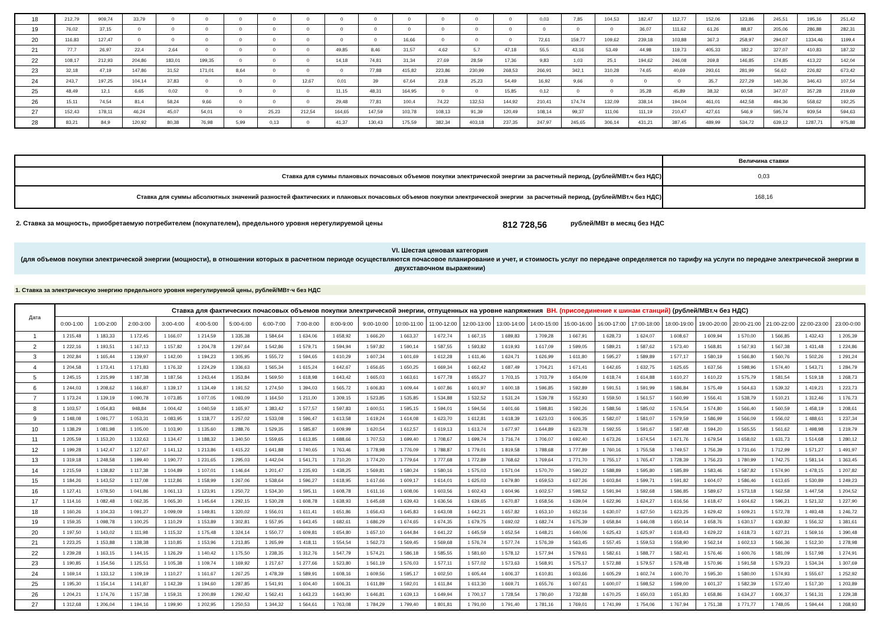| 18 | 212,79 | 909,74 | 33,79 | 0 | 0 | 0 | 0 | 0 | 0 | 0 | 0 | 0 | 0 | 0 | 0,03 | 7,85 | 104,53 | 182,47 | 112,77 | 152,06 | 123,86 | 245,51 | 195,16 | 251,42 |
| 19 | 76,02 | 37,15 | 0 | 0 | 0 | 0 | 0 | 0 | 0 | 0 | 0 | 0 | 0 | 0 | 0 | 0 | 0 | 36,07 | 111,62 | 61,26 | 88,87 | 205,06 | 286,88 | 282,31 |
| 20 | 116,83 | 127,47 | 0 | 0 | 0 | 0 | 0 | 0 | 0 | 0 | 16,66 | 0 | 0 | 0 | 72,61 | 159,77 | 109,62 | 239,18 | 103,88 | 367,3 | 258,97 | 294,07 | 1334,46 | 1199,4 |
| 21 | 77,7 | 26,97 | 22,4 | 2,64 | 0 | 0 | 0 | 0 | 49,85 | 8,46 | 31,57 | 4,62 | 5,7 | 47,18 | 55,5 | 43,16 | 53,49 | 44,98 | 119,73 | 405,33 | 182,2 | 327,07 | 410,83 | 187,32 |
| 22 | 108,17 | 212,93 | 204,86 | 183,01 | 199,35 | 0 | 0 | 0 | 14,18 | 74,81 | 31,34 | 27,69 | 28,59 | 17,36 | 9,83 | 1,03 | 25,1 | 194,62 | 246,08 | 269,8 | 146,85 | 174,85 | 413,22 | 142,04 |
| 23 | 32,18 | 47,19 | 147,86 | 31,52 | 171,01 | 8,64 | 0 | 0 | 0 | 77,88 | 415,82 | 223,86 | 230,99 | 268,53 | 266,91 | 342,1 | 310,28 | 74,65 | 40,69 | 293,61 | 281,99 | 56,62 | 226,82 | 673,42 |
| 24 | 243,7 | 197,25 | 104,14 | 37,83 | 0 | 0 | 0 | 12,67 | 0,01 | 39 | 67,64 | 23,8 | 25,23 | 54,49 | 16,92 | 9,66 | 0 | 0 | 0 | 35,7 | 227,29 | 140,36 | 346,43 | 107,54 |
| 25 | 48,49 | 12,1 | 6,65 | 0,02 | 0 | 0 | 0 | 0 | 11,15 | 48,31 | 164,95 | 0 | 0 | 15,85 | 0,12 | 0 | 0 | 35,28 | 45,89 | 38,32 | 60,58 | 347,07 | 357,28 | 219,69 |
| 26 | 15,11 | 74,54 | 81,4 | 58,24 | 9,66 | 0 | 0 | 0 | 29,48 | 77,81 | 100,4 | 74,22 | 132,53 | 144,92 | 210,41 | 174,74 | 132,09 | 338,14 | 194,04 | 461,01 | 442,58 | 494,36 | 558,62 | 192,25 |
| 27 | 152,43 | 178,11 | 46,24 | 45,07 | 54,01 | 0 | 25,23 | 212,54 | 164,65 | 147,59 | 103,78 | 108,13 | 91,39 | 120,49 | 108,14 | 99,37 | 111,06 | 111,19 | 210,47 | 427,61 | 546,9 | 595,74 | 939,54 | 594,63 |
| 28 | 83,21 | 84,9 | 120,92 | 80,38 | 76,98 | 5,99 | 0,13 | 0 | 41,37 | 130,43 | 175,59 | 382,34 | 403,18 | 237,35 | 247,97 | 245,65 | 306,14 | 431,21 | 387,45 | 489,99 | 534,72 | 639,12 | 1287,71 | 975,88 |
| | Величина ставки |
| Ставка для суммы плановых почасовых объемов покупки электрической энергии за расчетный период, (рублей/МВт.ч без НДС) | 0,03 |
| Ставка для суммы абсолютных значений разностей фактических и плановых почасовых объемов покупки электрической энергии за расчетный период, (рублей/МВт.ч без НДС) | 168,16 |
2. Ставка за мощность, приобретаемую потребителем (покупателем), предельного уровня нерегулируемой цены 812 728,56 рублей/МВт в месяц без НДС
VI. Шестая ценовая категория
(для объемов покупки электрической энергии (мощности), в отношении которых в расчетном периоде осуществляются почасовое планирование и учет, и стоимость услуг по передаче определяется по тарифу на услуги по передаче электрической энергии в двухставочном выражении)
1. Ставка за электрическую энергию предельного уровня нерегулируемой цены, рублей/МВт·ч без НДС
| Дата | Ставка для фактических почасовых объемов покупки электрической энергии, отпущенных на уровне напряжения ВН. (присоединение к шинам станций) (рублей/МВт.ч без НДС) | | | | | | | | | | | | | | | | | | | | | | | |
| --- | --- | --- | --- | --- | --- | --- | --- | --- | --- | --- | --- | --- | --- | --- | --- | --- | --- | --- | --- | --- | --- | --- | --- | --- |
| | 0:00-1:00 | 1:00-2:00 | 2:00-3:00 | 3:00-4:00 | 4:00-5:00 | 5:00-6:00 | 6:00-7:00 | 7:00-8:00 | 8:00-9:00 | 9:00-10:00 | 10:00-11:00 | 11:00-12:00 | 12:00-13:00 | 13:00-14:00 | 14:00-15:00 | 15:00-16:00 | 16:00-17:00 | 17:00-18:00 | 18:00-19:00 | 19:00-20:00 | 20:00-21:00 | 21:00-22:00 | 22:00-23:00 | 23:00-0:00 |
| 1 | 1 215,48 | 1 183,33 | 1 172,45 | 1 166,07 | 1 214,59 | 1 335,38 | 1 584,64 | 1 634,06 | 1 658,92 | 1 666,20 | 1 663,37 | 1 672,74 | 1 667,15 | 1 689,83 | 1 709,28 | 1 667,91 | 1 628,73 | 1 624,07 | 1 608,67 | 1 609,94 | 1 570,00 | 1 566,85 | 1 432,43 | 1 205,39 |
| 2 | 1 222,16 | 1 193,51 | 1 167,13 | 1 157,82 | 1 204,78 | 1 297,64 | 1 542,86 | 1 579,71 | 1 594,94 | 1 597,82 | 1 590,14 | 1 587,55 | 1 593,82 | 1 619,93 | 1 617,09 | 1 599,05 | 1 589,21 | 1 587,62 | 1 573,40 | 1 568,81 | 1 567,93 | 1 567,38 | 1 431,48 | 1 224,86 |
| 3 | 1 202,84 | 1 165,44 | 1 139,97 | 1 142,00 | 1 194,23 | 1 305,95 | 1 555,72 | 1 594,65 | 1 610,29 | 1 607,34 | 1 601,69 | 1 612,28 | 1 611,46 | 1 624,71 | 1 626,99 | 1 611,80 | 1 595,27 | 1 589,89 | 1 577,17 | 1 580,19 | 1 566,80 | 1 560,76 | 1 502,26 | 1 291,24 |
| 4 | 1 204,58 | 1 173,41 | 1 171,83 | 1 176,32 | 1 224,29 | 1 336,63 | 1 565,34 | 1 615,24 | 1 642,67 | 1 656,65 | 1 650,25 | 1 669,34 | 1 662,42 | 1 687,49 | 1 704,21 | 1 671,41 | 1 642,65 | 1 632,75 | 1 625,65 | 1 637,56 | 1 598,96 | 1 574,40 | 1 543,71 | 1 284,79 |
| 5 | 1 245,15 | 1 215,99 | 1 187,38 | 1 187,56 | 1 243,44 | 1 353,84 | 1 569,50 | 1 618,98 | 1 643,42 | 1 665,03 | 1 663,61 | 1 677,78 | 1 655,27 | 1 703,15 | 1 703,79 | 1 654,09 | 1 618,74 | 1 614,88 | 1 610,27 | 1 610,22 | 1 575,79 | 1 581,54 | 1 519,18 | 1 268,73 |
| 6 | 1 244,03 | 1 208,62 | 1 166,87 | 1 139,17 | 1 134,49 | 1 191,52 | 1 274,50 | 1 394,03 | 1 565,72 | 1 606,83 | 1 609,44 | 1 607,86 | 1 601,97 | 1 600,18 | 1 596,85 | 1 592,89 | 1 591,51 | 1 591,99 | 1 586,84 | 1 575,49 | 1 564,63 | 1 539,32 | 1 419,21 | 1 223,73 |
| 7 | 1 173,24 | 1 139,19 | 1 090,78 | 1 073,85 | 1 077,05 | 1 093,09 | 1 164,50 | 1 211,00 | 1 309,15 | 1 523,85 | 1 535,85 | 1 534,88 | 1 532,52 | 1 531,24 | 1 539,78 | 1 552,93 | 1 559,50 | 1 561,57 | 1 560,99 | 1 556,41 | 1 538,79 | 1 510,21 | 1 312,46 | 1 176,73 |
| 8 | 1 103,57 | 1 054,83 | 948,84 | 1 004,42 | 1 040,59 | 1 165,97 | 1 383,42 | 1 577,57 | 1 597,83 | 1 600,51 | 1 595,15 | 1 594,01 | 1 594,56 | 1 601,66 | 1 598,81 | 1 592,26 | 1 588,56 | 1 585,02 | 1 576,54 | 1 574,80 | 1 566,40 | 1 560,59 | 1 458,19 | 1 208,61 |
| 9 | 1 148,08 | 1 091,77 | 1 053,31 | 1 083,95 | 1 118,77 | 1 257,02 | 1 533,08 | 1 596,47 | 1 613,58 | 1 619,24 | 1 614,08 | 1 623,70 | 1 612,81 | 1 618,39 | 1 623,03 | 1 606,35 | 1 582,07 | 1 581,07 | 1 579,59 | 1 586,99 | 1 566,09 | 1 556,02 | 1 488,61 | 1 237,34 |
| 10 | 1 138,29 | 1 081,98 | 1 105,00 | 1 103,90 | 1 135,60 | 1 288,76 | 1 529,35 | 1 585,87 | 1 609,99 | 1 620,54 | 1 612,57 | 1 619,13 | 1 613,74 | 1 677,97 | 1 644,89 | 1 623,78 | 1 592,55 | 1 591,67 | 1 587,48 | 1 594,20 | 1 565,55 | 1 561,62 | 1 498,98 | 1 219,79 |
| 11 | 1 205,59 | 1 153,20 | 1 132,63 | 1 134,47 | 1 188,32 | 1 340,50 | 1 559,65 | 1 613,85 | 1 688,66 | 1 707,53 | 1 699,40 | 1 708,67 | 1 699,74 | 1 716,74 | 1 706,07 | 1 692,40 | 1 673,26 | 1 674,54 | 1 671,76 | 1 679,54 | 1 658,02 | 1 631,73 | 1 514,68 | 1 280,12 |
| 12 | 1 199,28 | 1 142,47 | 1 127,67 | 1 141,12 | 1 213,86 | 1 415,22 | 1 641,88 | 1 740,65 | 1 763,46 | 1 778,98 | 1 776,09 | 1 788,87 | 1 779,01 | 1 819,58 | 1 788,68 | 1 777,89 | 1 760,16 | 1 755,58 | 1 749,57 | 1 756,39 | 1 731,66 | 1 712,99 | 1 571,27 | 1 491,97 |
| 13 | 1 319,18 | 1 248,58 | 1 199,40 | 1 190,77 | 1 231,65 | 1 295,03 | 1 442,04 | 1 541,71 | 1 710,20 | 1 774,20 | 1 779,64 | 1 777,68 | 1 772,89 | 1 768,62 | 1 769,64 | 1 771,70 | 1 755,17 | 1 765,47 | 1 728,39 | 1 756,23 | 1 780,99 | 1 742,75 | 1 581,14 | 1 363,45 |
| 14 | 1 215,59 | 1 138,82 | 1 117,38 | 1 104,89 | 1 107,01 | 1 146,64 | 1 201,47 | 1 235,93 | 1 438,25 | 1 569,81 | 1 580,24 | 1 580,16 | 1 575,03 | 1 571,04 | 1 570,70 | 1 590,22 | 1 588,89 | 1 595,80 | 1 585,89 | 1 583,46 | 1 587,82 | 1 574,90 | 1 478,15 | 1 207,82 |
| 15 | 1 184,26 | 1 143,52 | 1 117,08 | 1 112,86 | 1 158,99 | 1 267,06 | 1 538,64 | 1 596,27 | 1 618,95 | 1 617,66 | 1 609,17 | 1 614,01 | 1 625,03 | 1 679,80 | 1 659,53 | 1 627,26 | 1 603,84 | 1 599,71 | 1 591,82 | 1 604,07 | 1 586,46 | 1 613,65 | 1 530,89 | 1 249,23 |
| 16 | 1 127,41 | 1 078,50 | 1 041,86 | 1 061,13 | 1 123,91 | 1 250,72 | 1 534,30 | 1 595,11 | 1 608,78 | 1 611,16 | 1 608,06 | 1 603,56 | 1 602,43 | 1 604,96 | 1 602,57 | 1 598,52 | 1 591,94 | 1 592,68 | 1 586,85 | 1 589,67 | 1 573,18 | 1 562,58 | 1 447,58 | 1 204,52 |
| 17 | 1 114,16 | 1 082,48 | 1 062,35 | 1 065,30 | 1 145,64 | 1 292,15 | 1 530,28 | 1 608,78 | 1 638,93 | 1 645,68 | 1 639,43 | 1 636,56 | 1 639,65 | 1 670,87 | 1 658,56 | 1 639,04 | 1 622,96 | 1 624,27 | 1 616,56 | 1 618,47 | 1 604,62 | 1 596,21 | 1 521,32 | 1 227,90 |
| 18 | 1 160,26 | 1 104,33 | 1 091,27 | 1 099,09 | 1 149,81 | 1 320,02 | 1 556,01 | 1 611,41 | 1 651,86 | 1 656,43 | 1 645,83 | 1 643,08 | 1 642,21 | 1 657,82 | 1 653,10 | 1 652,16 | 1 630,07 | 1 627,50 | 1 623,25 | 1 629,42 | 1 609,21 | 1 572,78 | 1 493,48 | 1 246,72 |
| 19 | 1 159,35 | 1 098,78 | 1 100,25 | 1 110,29 | 1 153,89 | 1 302,81 | 1 557,95 | 1 643,45 | 1 682,61 | 1 686,29 | 1 674,65 | 1 674,35 | 1 679,75 | 1 692,02 | 1 682,74 | 1 675,39 | 1 658,84 | 1 646,08 | 1 650,14 | 1 658,76 | 1 630,17 | 1 630,82 | 1 556,32 | 1 381,61 |
| 20 | 1 197,50 | 1 143,02 | 1 111,98 | 1 115,32 | 1 175,48 | 1 324,14 | 1 550,77 | 1 609,81 | 1 654,80 | 1 657,10 | 1 644,84 | 1 641,22 | 1 645,59 | 1 652,54 | 1 648,21 | 1 640,06 | 1 625,43 | 1 625,97 | 1 618,43 | 1 629,22 | 1 618,73 | 1 627,21 | 1 569,16 | 1 390,48 |
| 21 | 1 223,25 | 1 153,88 | 1 138,38 | 1 110,85 | 1 153,96 | 1 213,85 | 1 265,99 | 1 418,11 | 1 554,54 | 1 562,73 | 1 569,45 | 1 569,68 | 1 576,74 | 1 577,74 | 1 576,39 | 1 563,45 | 1 557,45 | 1 559,53 | 1 558,90 | 1 562,14 | 1 602,13 | 1 566,36 | 1 512,30 | 1 278,98 |
| 22 | 1 239,28 | 1 163,15 | 1 144,15 | 1 126,29 | 1 140,42 | 1 175,50 | 1 238,35 | 1 312,76 | 1 547,79 | 1 574,21 | 1 586,18 | 1 585,55 | 1 581,60 | 1 578,12 | 1 577,94 | 1 579,61 | 1 582,61 | 1 588,77 | 1 582,41 | 1 576,46 | 1 600,76 | 1 581,09 | 1 517,98 | 1 274,91 |
| 23 | 1 190,85 | 1 154,56 | 1 125,51 | 1 105,38 | 1 109,74 | 1 169,92 | 1 217,67 | 1 277,66 | 1 523,80 | 1 561,19 | 1 576,03 | 1 577,11 | 1 577,02 | 1 573,63 | 1 568,91 | 1 575,17 | 1 572,88 | 1 579,57 | 1 578,48 | 1 570,96 | 1 591,58 | 1 579,23 | 1 534,34 | 1 307,69 |
| 24 | 1 169,14 | 1 133,12 | 1 109,19 | 1 110,27 | 1 161,67 | 1 267,25 | 1 478,39 | 1 589,91 | 1 608,16 | 1 609,56 | 1 595,17 | 1 602,50 | 1 605,44 | 1 606,37 | 1 610,81 | 1 603,66 | 1 605,29 | 1 602,74 | 1 600,70 | 1 595,30 | 1 580,00 | 1 574,93 | 1 555,67 | 1 252,92 |
| 25 | 1 195,30 | 1 154,14 | 1 141,87 | 1 142,39 | 1 194,60 | 1 287,85 | 1 541,91 | 1 604,40 | 1 606,31 | 1 611,89 | 1 592,01 | 1 611,84 | 1 613,30 | 1 669,71 | 1 655,76 | 1 607,61 | 1 600,07 | 1 598,52 | 1 599,00 | 1 601,37 | 1 582,39 | 1 572,40 | 1 517,30 | 1 203,89 |
| 26 | 1 204,21 | 1 174,76 | 1 157,38 | 1 159,31 | 1 200,89 | 1 292,42 | 1 562,41 | 1 643,23 | 1 643,90 | 1 646,81 | 1 639,13 | 1 649,94 | 1 700,17 | 1 728,54 | 1 780,60 | 1 732,88 | 1 670,25 | 1 650,03 | 1 651,83 | 1 658,86 | 1 634,27 | 1 606,37 | 1 561,31 | 1 229,38 |
| 27 | 1 312,68 | 1 206,04 | 1 194,16 | 1 199,90 | 1 202,95 | 1 250,53 | 1 344,32 | 1 564,61 | 1 763,08 | 1 784,29 | 1 799,40 | 1 801,81 | 1 791,00 | 1 791,40 | 1 781,16 | 1 769,01 | 1 741,99 | 1 754,06 | 1 767,94 | 1 751,38 | 1 771,77 | 1 748,05 | 1 594,44 | 1 268,93 |